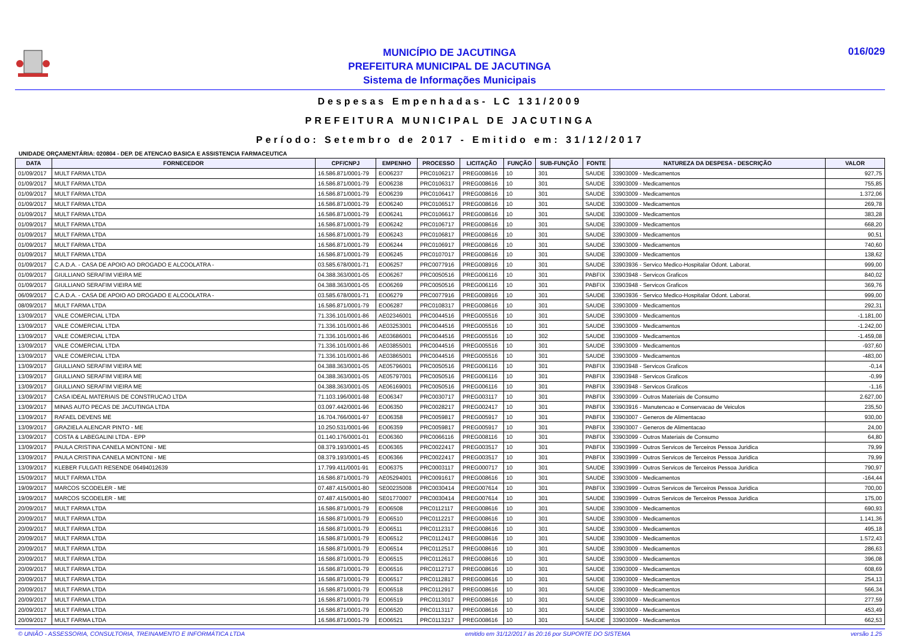MUNICÍPIO DE JACUTINGA
PREFEITURA MUNICIPAL DE JACUTINGA
Sistema de Informações Municipais
016/029
Despesas Empenhadas- LC 131/2009
PREFEITURA MUNICIPAL DE JACUTINGA
Período: Setembro de 2017 - Emitido em: 31/12/2017
UNIDADE ORÇAMENTÁRIA: 020804 - DEP. DE ATENCAO BASICA E ASSISTENCIA FARMACEUTICA
| DATA | FORNECEDOR | CPF/CNPJ | EMPENHO | PROCESSO | LICITAÇÃO | FUNÇÃO | SUB-FUNÇÃO | FONTE | NATUREZA DA DESPESA - DESCRIÇÃO | VALOR |
| --- | --- | --- | --- | --- | --- | --- | --- | --- | --- | --- |
| 01/09/2017 | MULT FARMA LTDA | 16.586.871/0001-79 | EO06237 | PRC0106217 | PREG008616 | 10 | 301 | SAUDE | 33903009 - Medicamentos | 927,75 |
| 01/09/2017 | MULT FARMA LTDA | 16.586.871/0001-79 | EO06238 | PRC0106317 | PREG008616 | 10 | 301 | SAUDE | 33903009 - Medicamentos | 755,85 |
| 01/09/2017 | MULT FARMA LTDA | 16.586.871/0001-79 | EO06239 | PRC0106417 | PREG008616 | 10 | 301 | SAUDE | 33903009 - Medicamentos | 1.372,06 |
| 01/09/2017 | MULT FARMA LTDA | 16.586.871/0001-79 | EO06240 | PRC0106517 | PREG008616 | 10 | 301 | SAUDE | 33903009 - Medicamentos | 269,78 |
| 01/09/2017 | MULT FARMA LTDA | 16.586.871/0001-79 | EO06241 | PRC0106617 | PREG008616 | 10 | 301 | SAUDE | 33903009 - Medicamentos | 383,28 |
| 01/09/2017 | MULT FARMA LTDA | 16.586.871/0001-79 | EO06242 | PRC0106717 | PREG008616 | 10 | 301 | SAUDE | 33903009 - Medicamentos | 668,20 |
| 01/09/2017 | MULT FARMA LTDA | 16.586.871/0001-79 | EO06243 | PRC0106817 | PREG008616 | 10 | 301 | SAUDE | 33903009 - Medicamentos | 90,51 |
| 01/09/2017 | MULT FARMA LTDA | 16.586.871/0001-79 | EO06244 | PRC0106917 | PREG008616 | 10 | 301 | SAUDE | 33903009 - Medicamentos | 740,60 |
| 01/09/2017 | MULT FARMA LTDA | 16.586.871/0001-79 | EO06245 | PRC0107017 | PREG008616 | 10 | 301 | SAUDE | 33903009 - Medicamentos | 138,62 |
| 01/09/2017 | C.A.D.A. - CASA DE APOIO AO DROGADO E ALCOOLATRA - | 03.585.678/0001-71 | EO06257 | PRC0077916 | PREG008916 | 10 | 301 | SAUDE | 33903936 - Servico Medico-Hospitalar Odont. Laborat. | 999,00 |
| 01/09/2017 | GIULLIANO SERAFIM VIEIRA ME | 04.388.363/0001-05 | EO06267 | PRC0050516 | PREG006116 | 10 | 301 | PABFIX | 33903948 - Servicos Graficos | 840,02 |
| 01/09/2017 | GIULLIANO SERAFIM VIEIRA ME | 04.388.363/0001-05 | EO06269 | PRC0050516 | PREG006116 | 10 | 301 | PABFIX | 33903948 - Servicos Graficos | 369,76 |
| 06/09/2017 | C.A.D.A. - CASA DE APOIO AO DROGADO E ALCOOLATRA - | 03.585.678/0001-71 | EO06279 | PRC0077916 | PREG008916 | 10 | 301 | SAUDE | 33903936 - Servico Medico-Hospitalar Odont. Laborat. | 999,00 |
| 08/09/2017 | MULT FARMA LTDA | 16.586.871/0001-79 | EO06287 | PRC0108317 | PREG008616 | 10 | 301 | SAUDE | 33903009 - Medicamentos | 292,31 |
| 13/09/2017 | VALE COMERCIAL LTDA | 71.336.101/0001-86 | AE02346001 | PRC0044516 | PREG005516 | 10 | 301 | SAUDE | 33903009 - Medicamentos | -1.181,00 |
| 13/09/2017 | VALE COMERCIAL LTDA | 71.336.101/0001-86 | AE03253001 | PRC0044516 | PREG005516 | 10 | 301 | SAUDE | 33903009 - Medicamentos | -1.242,00 |
| 13/09/2017 | VALE COMERCIAL LTDA | 71.336.101/0001-86 | AE03686001 | PRC0044516 | PREG005516 | 10 | 302 | SAUDE | 33903009 - Medicamentos | -1.459,08 |
| 13/09/2017 | VALE COMERCIAL LTDA | 71.336.101/0001-86 | AE03855001 | PRC0044516 | PREG005516 | 10 | 301 | SAUDE | 33903009 - Medicamentos | -937,60 |
| 13/09/2017 | VALE COMERCIAL LTDA | 71.336.101/0001-86 | AE03865001 | PRC0044516 | PREG005516 | 10 | 301 | SAUDE | 33903009 - Medicamentos | -483,00 |
| 13/09/2017 | GIULLIANO SERAFIM VIEIRA ME | 04.388.363/0001-05 | AE05796001 | PRC0050516 | PREG006116 | 10 | 301 | PABFIX | 33903948 - Servicos Graficos | -0,14 |
| 13/09/2017 | GIULLIANO SERAFIM VIEIRA ME | 04.388.363/0001-05 | AE05797001 | PRC0050516 | PREG006116 | 10 | 301 | PABFIX | 33903948 - Servicos Graficos | -0,99 |
| 13/09/2017 | GIULLIANO SERAFIM VIEIRA ME | 04.388.363/0001-05 | AE06169001 | PRC0050516 | PREG006116 | 10 | 301 | PABFIX | 33903948 - Servicos Graficos | -1,16 |
| 13/09/2017 | CASA IDEAL MATERIAIS DE CONSTRUCAO LTDA | 71.103.196/0001-98 | EO06347 | PRC0030717 | PREG003117 | 10 | 301 | PABFIX | 33903099 - Outros Materiais de Consumo | 2.627,00 |
| 13/09/2017 | MINAS AUTO PECAS DE JACUTINGA LTDA | 03.097.442/0001-96 | EO06350 | PRC0028217 | PREG002417 | 10 | 301 | PABFIX | 33903916 - Manutencao e Conservacao de Veiculos | 235,50 |
| 13/09/2017 | RAFAEL DEVENS ME | 16.704.766/0001-97 | EO06358 | PRC0059817 | PREG005917 | 10 | 301 | PABFIX | 33903007 - Generos de Alimentacao | 930,00 |
| 13/09/2017 | GRAZIELA ALENCAR PINTO - ME | 10.250.531/0001-96 | EO06359 | PRC0059817 | PREG005917 | 10 | 301 | PABFIX | 33903007 - Generos de Alimentacao | 24,00 |
| 13/09/2017 | COSTA & LABEGALINI LTDA - EPP | 01.140.176/0001-01 | EO06360 | PRC0066116 | PREG008116 | 10 | 301 | PABFIX | 33903099 - Outros Materiais de Consumo | 64,80 |
| 13/09/2017 | PAULA CRISTINA CANELA MONTONI - ME | 08.379.193/0001-45 | EO06365 | PRC0022417 | PREG003517 | 10 | 301 | PABFIX | 33903999 - Outros Servicos de Terceiros Pessoa Juridica | 79,99 |
| 13/09/2017 | PAULA CRISTINA CANELA MONTONI - ME | 08.379.193/0001-45 | EO06366 | PRC0022417 | PREG003517 | 10 | 301 | PABFIX | 33903999 - Outros Servicos de Terceiros Pessoa Juridica | 79,99 |
| 13/09/2017 | KLEBER FULGATI RESENDE 06494012639 | 17.799.411/0001-91 | EO06375 | PRC0003117 | PREG000717 | 10 | 301 | SAUDE | 33903999 - Outros Servicos de Terceiros Pessoa Juridica | 790,97 |
| 15/09/2017 | MULT FARMA LTDA | 16.586.871/0001-79 | AE05294001 | PRC0091617 | PREG008616 | 10 | 301 | SAUDE | 33903009 - Medicamentos | -164,44 |
| 19/09/2017 | MARCOS SCODELER - ME | 07.487.415/0001-80 | SE00235008 | PRC0030414 | PREG007614 | 10 | 301 | PABFIX | 33903999 - Outros Servicos de Terceiros Pessoa Juridica | 700,00 |
| 19/09/2017 | MARCOS SCODELER - ME | 07.487.415/0001-80 | SE01770007 | PRC0030414 | PREG007614 | 10 | 301 | SAUDE | 33903999 - Outros Servicos de Terceiros Pessoa Juridica | 175,00 |
| 20/09/2017 | MULT FARMA LTDA | 16.586.871/0001-79 | EO06508 | PRC0112117 | PREG008616 | 10 | 301 | SAUDE | 33903009 - Medicamentos | 690,93 |
| 20/09/2017 | MULT FARMA LTDA | 16.586.871/0001-79 | EO06510 | PRC0112217 | PREG008616 | 10 | 301 | SAUDE | 33903009 - Medicamentos | 1.141,36 |
| 20/09/2017 | MULT FARMA LTDA | 16.586.871/0001-79 | EO06511 | PRC0112317 | PREG008616 | 10 | 301 | SAUDE | 33903009 - Medicamentos | 495,18 |
| 20/09/2017 | MULT FARMA LTDA | 16.586.871/0001-79 | EO06512 | PRC0112417 | PREG008616 | 10 | 301 | SAUDE | 33903009 - Medicamentos | 1.572,43 |
| 20/09/2017 | MULT FARMA LTDA | 16.586.871/0001-79 | EO06514 | PRC0112517 | PREG008616 | 10 | 301 | SAUDE | 33903009 - Medicamentos | 286,63 |
| 20/09/2017 | MULT FARMA LTDA | 16.586.871/0001-79 | EO06515 | PRC0112617 | PREG008616 | 10 | 301 | SAUDE | 33903009 - Medicamentos | 396,08 |
| 20/09/2017 | MULT FARMA LTDA | 16.586.871/0001-79 | EO06516 | PRC0112717 | PREG008616 | 10 | 301 | SAUDE | 33903009 - Medicamentos | 608,69 |
| 20/09/2017 | MULT FARMA LTDA | 16.586.871/0001-79 | EO06517 | PRC0112817 | PREG008616 | 10 | 301 | SAUDE | 33903009 - Medicamentos | 254,13 |
| 20/09/2017 | MULT FARMA LTDA | 16.586.871/0001-79 | EO06518 | PRC0112917 | PREG008616 | 10 | 301 | SAUDE | 33903009 - Medicamentos | 566,34 |
| 20/09/2017 | MULT FARMA LTDA | 16.586.871/0001-79 | EO06519 | PRC0113017 | PREG008616 | 10 | 301 | SAUDE | 33903009 - Medicamentos | 277,59 |
| 20/09/2017 | MULT FARMA LTDA | 16.586.871/0001-79 | EO06520 | PRC0113117 | PREG008616 | 10 | 301 | SAUDE | 33903009 - Medicamentos | 453,49 |
| 20/09/2017 | MULT FARMA LTDA | 16.586.871/0001-79 | EO06521 | PRC0113217 | PREG008616 | 10 | 301 | SAUDE | 33903009 - Medicamentos | 662,53 |
© UNIÃO - ASSESSORIA, CONSULTORIA, TREINAMENTO E INFORMÁTICA LTDA emitido em 31/12/2017 às 20:16 por SUPORTE DO SISTEMA versão 1.25